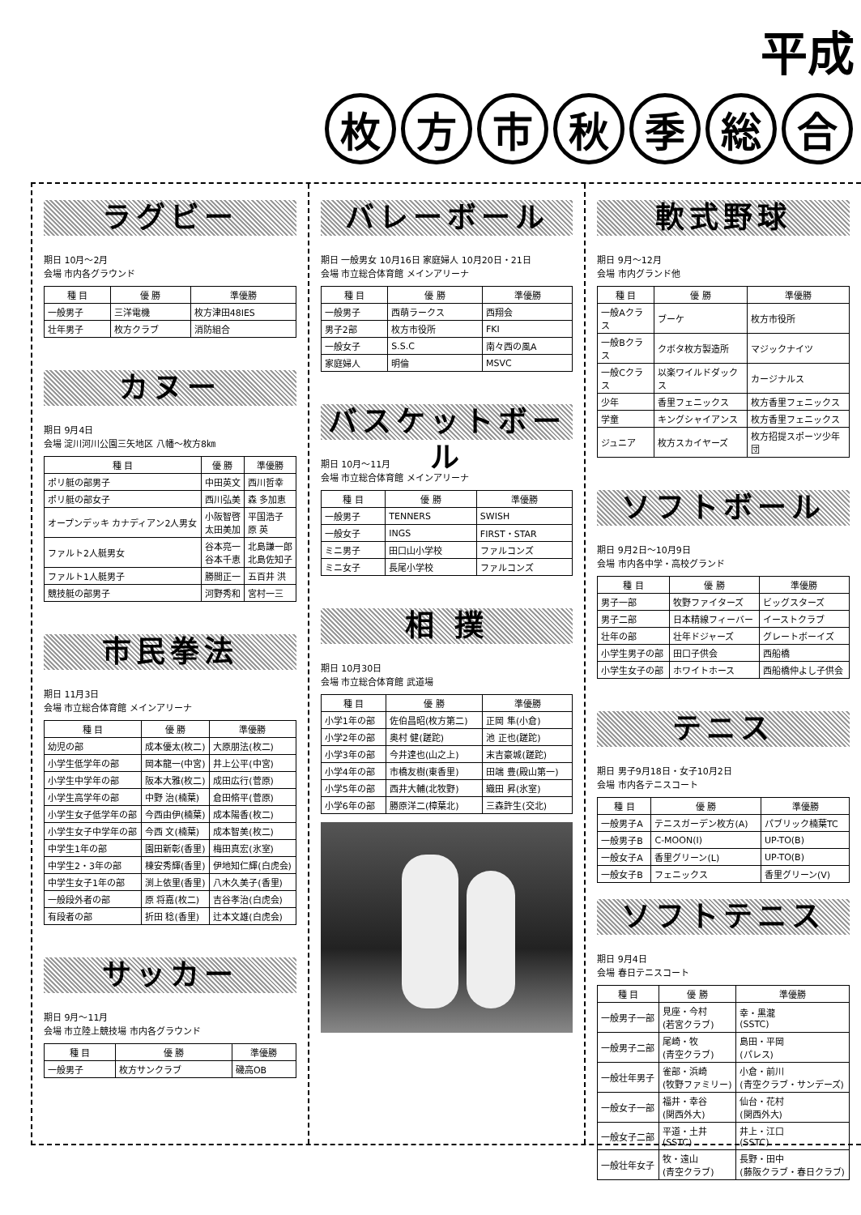平成
枚方市秋季総合
ラグビー
期日 10月～2月
会場 市内各グラウンド
| 種 目 | 優 勝 | 準優勝 |
| --- | --- | --- |
| 一般男子 | 三洋電機 | 枚方津田48IES |
| 壮年男子 | 枚方クラブ | 消防組合 |
カヌー
期日 9月4日
会場 淀川河川公園三矢地区 八幡～枚方8㎞
| 種 目 | 優 勝 | 準優勝 |
| --- | --- | --- |
| ポリ艇の部男子 | 中田英文 | 西川哲幸 |
| ポリ艇の部女子 | 西川弘美 | 森 多加恵 |
| オープンデッキ カナディアン2人男女 | 小阪智啓 太田美加 | 平国浩子 原 英 |
| ファルト2人艇男女 | 谷本亮一 谷本千恵 | 北島謙一郎 北島佐知子 |
| ファルト1人艇男子 | 勝間正一 | 五百井 洪 |
| 競技艇の部男子 | 河野秀和 | 宮村一三 |
市民拳法
期日 11月3日
会場 市立総合体育館 メインアリーナ
| 種 目 | 優 勝 | 準優勝 |
| --- | --- | --- |
| 幼児の部 | 成本優太(枚二) | 大原朋法(枚二) |
| 小学生低学年の部 | 岡本龍一(中宮) | 井上公平(中宮) |
| 小学生中学年の部 | 阪本大雅(枚二) | 成田広行(菅原) |
| 小学生高学年の部 | 中野 治(楠葉) | 倉田脩平(菅原) |
| 小学生女子低学年の部 | 今西由伊(楠葉) | 成本陽香(枚二) |
| 小学生女子中学年の部 | 今西 文(楠葉) | 成本智美(枚二) |
| 中学生1年の部 | 園田新彰(香里) | 梅田真宏(氷室) |
| 中学生2・3年の部 | 棟安秀輝(香里) | 伊地知仁輝(白虎会) |
| 中学生女子1年の部 | 渕上依里(香里) | 八木久美子(香里) |
| 一般段外者の部 | 原 将嘉(枚二) | 吉谷孝治(白虎会) |
| 有段者の部 | 折田 稔(香里) | 辻本文雄(白虎会) |
サッカー
期日 9月～11月
会場 市立陸上競技場 市内各グラウンド
| 種 目 | 優 勝 | 準優勝 |
| --- | --- | --- |
| 一般男子 | 枚方サンクラブ | 磯高OB |
バレーボール
期日 一般男女 10月16日 家庭婦人 10月20日・21日
会場 市立総合体育館 メインアリーナ
| 種 目 | 優 勝 | 準優勝 |
| --- | --- | --- |
| 一般男子 | 西萌ラークス | 西翔会 |
| 男子2部 | 枚方市役所 | FKI |
| 一般女子 | S.S.C | 南々西の風A |
| 家庭婦人 | 明倫 | MSVC |
バスケットボール
期日 10月～11月
会場 市立総合体育館 メインアリーナ
| 種 目 | 優 勝 | 準優勝 |
| --- | --- | --- |
| 一般男子 | TENNERS | SWISH |
| 一般女子 | INGS | FIRST・STAR |
| ミニ男子 | 田口山小学校 | ファルコンズ |
| ミニ女子 | 長尾小学校 | ファルコンズ |
相 撲
期日 10月30日
会場 市立総合体育館 武道場
| 種 目 | 優 勝 | 準優勝 |
| --- | --- | --- |
| 小学1年の部 | 佐伯昌昭(枚方第二) | 正岡 隼(小倉) |
| 小学2年の部 | 奥村 健(蹉跎) | 池 正也(蹉跎) |
| 小学3年の部 | 今井達也(山之上) | 末吉豪城(蹉跎) |
| 小学4年の部 | 市橋友樹(東香里) | 田端 豊(殿山第一) |
| 小学5年の部 | 西井大輔(北牧野) | 織田 昇(氷室) |
| 小学6年の部 | 勝原洋二(樟葉北) | 三森許生(交北) |
軟式野球
期日 9月～12月
会場 市内グランド他
| 種 目 | 優 勝 | 準優勝 |
| --- | --- | --- |
| 一般Aクラス | ブーケ | 枚方市役所 |
| 一般Bクラス | クボタ枚方製造所 | マジックナイツ |
| 一般Cクラス | 以楽ワイルドダックス | カージナルス |
| 少年 | 香里フェニックス | 枚方香里フェニックス |
| 学童 | キングシャイアンス | 枚方香里フェニックス |
| ジュニア | 枚方スカイヤーズ | 枚方招提スポーツ少年団 |
ソフトボール
期日 9月2日～10月9日
会場 市内各中学・高校グランド
| 種 目 | 優 勝 | 準優勝 |
| --- | --- | --- |
| 男子一部 | 牧野ファイターズ | ビッグスターズ |
| 男子二部 | 日本精線フィーバー | イーストクラブ |
| 壮年の部 | 壮年ドジャーズ | グレートボーイズ |
| 小学生男子の部 | 田口子供会 | 西船橋 |
| 小学生女子の部 | ホワイトホース | 西船橋仲よし子供会 |
テニス
期日 男子9月18日・女子10月2日
会場 市内各テニスコート
| 種 目 | 優 勝 | 準優勝 |
| --- | --- | --- |
| 一般男子A | テニスガーデン枚方(A) | パブリック楠葉TC |
| 一般男子B | C-MOON(I) | UP-TO(B) |
| 一般女子A | 香里グリーン(L) | UP-TO(B) |
| 一般女子B | フェニックス | 香里グリーン(V) |
ソフトテニス
期日 9月4日
会場 春日テニスコート
| 種 目 | 優 勝 | 準優勝 |
| --- | --- | --- |
| 一般男子一部 | 見座・今村 (若宮クラブ) | 幸・黒瀧 (SSTC) |
| 一般男子二部 | 尾崎・牧 (青空クラブ) | 島田・平岡 (パレス) |
| 一般壮年男子 | 雀部・浜崎 (牧野ファミリー) | 小倉・前川 (青空クラブ・サンデーズ) |
| 一般女子一部 | 福井・幸谷 (関西外大) | 仙台・花村 (関西外大) |
| 一般女子二部 | 平道・土井 (SSTC) | 井上・江口 (SSTC) |
| 一般壮年女子 | 牧・遠山 (青空クラブ) | 長野・田中 (藤阪クラブ・春日クラブ) |